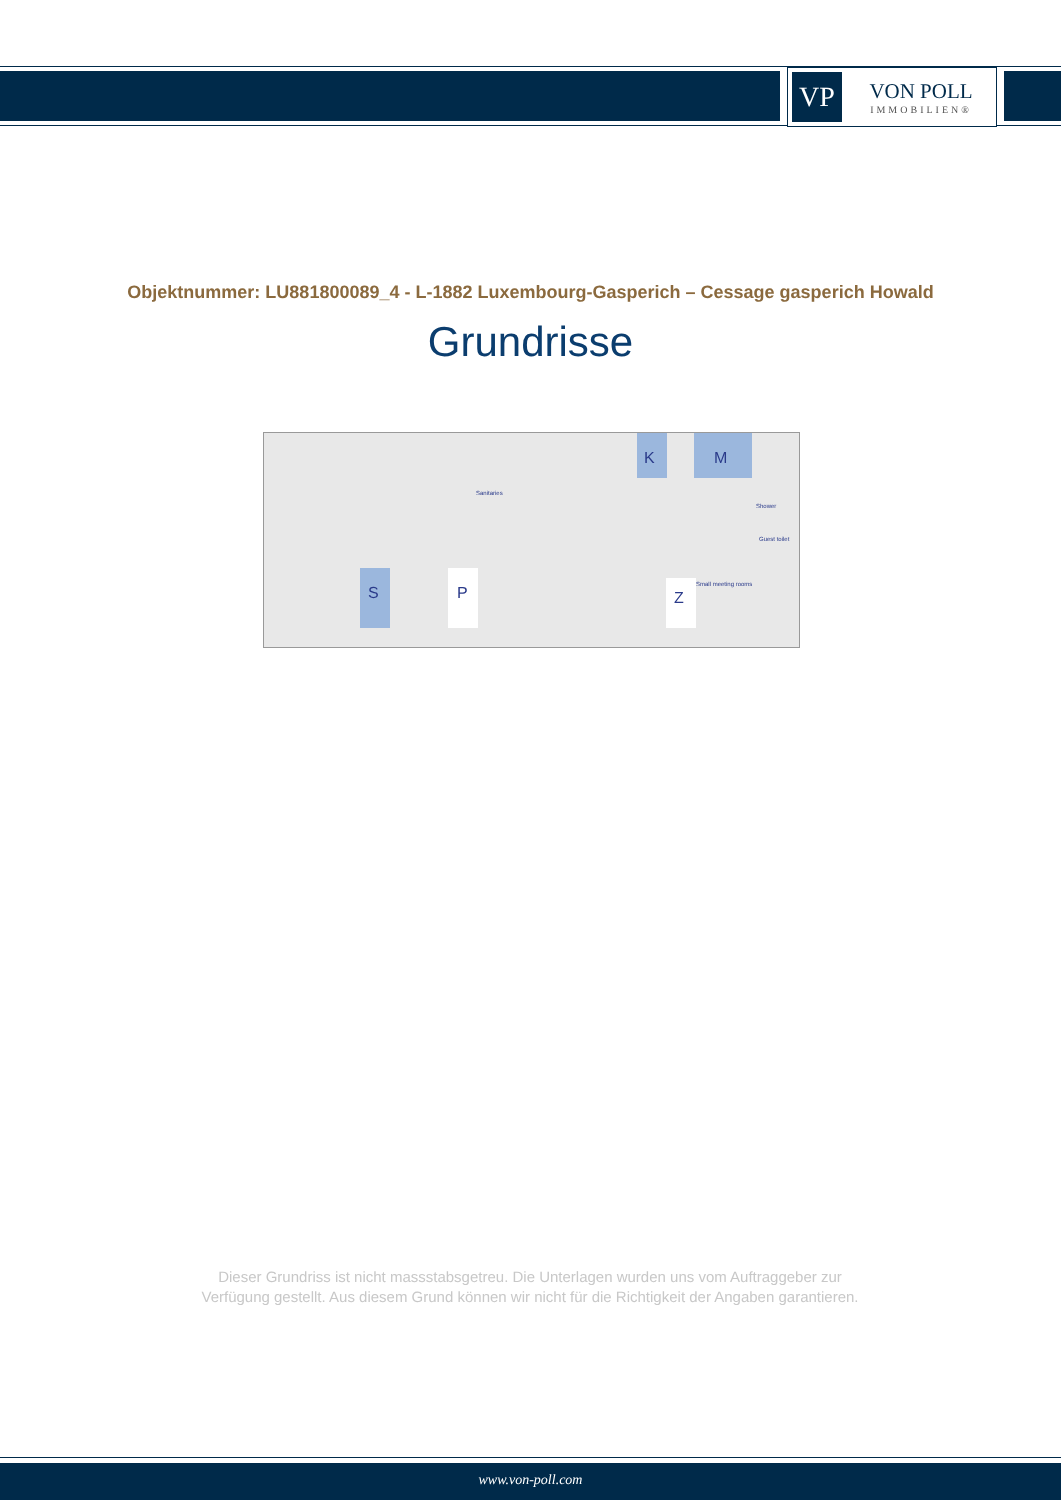VP
VON POLL
IMMOBILIEN®
Objektnummer: LU881800089_4 - L-1882 Luxembourg-Gasperich – Cessage gasperich Howald
Grundrisse
K
M
S
P
Z
Sanitaries
Shower
Guest toilet
Small meeting rooms
Dieser Grundriss ist nicht massstabsgetreu. Die Unterlagen wurden uns vom Auftraggeber zur Verfügung gestellt. Aus diesem Grund können wir nicht für die Richtigkeit der Angaben garantieren.
www.von-poll.com